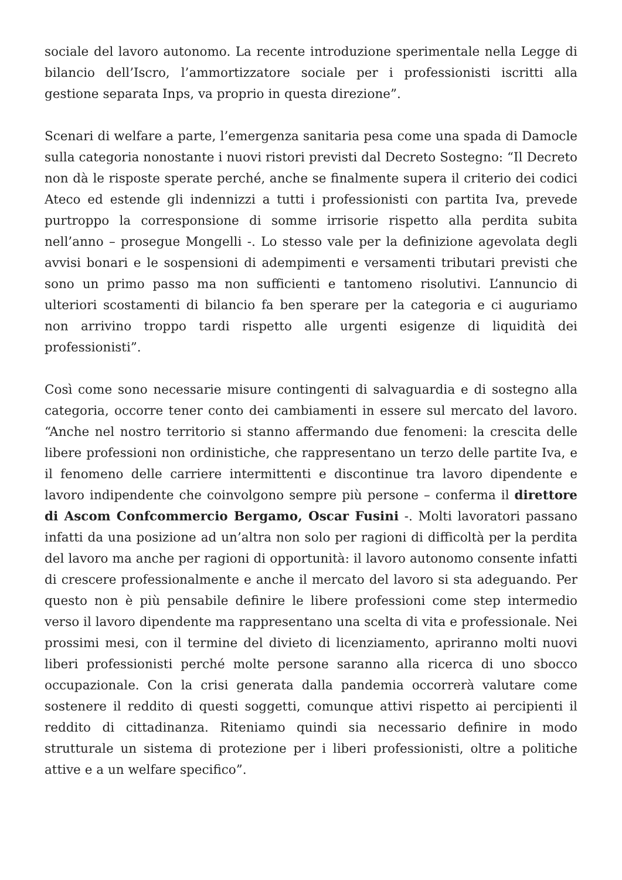sociale del lavoro autonomo. La recente introduzione sperimentale nella Legge di bilancio dell’Iscro, l’ammortizzatore sociale per i professionisti iscritti alla gestione separata Inps, va proprio in questa direzione”.
Scenari di welfare a parte, l’emergenza sanitaria pesa come una spada di Damocle sulla categoria nonostante i nuovi ristori previsti dal Decreto Sostegno: “Il Decreto non dà le risposte sperate perché, anche se finalmente supera il criterio dei codici Ateco ed estende gli indennizzi a tutti i professionisti con partita Iva, prevede purtroppo la corresponsione di somme irrisorie rispetto alla perdita subita nell’anno – prosegue Mongelli -. Lo stesso vale per la definizione agevolata degli avvisi bonari e le sospensioni di adempimenti e versamenti tributari previsti che sono un primo passo ma non sufficienti e tantomeno risolutivi. L’annuncio di ulteriori scostamenti di bilancio fa ben sperare per la categoria e ci auguriamo non arrivino troppo tardi rispetto alle urgenti esigenze di liquidità dei professionisti”.
Così come sono necessarie misure contingenti di salvaguardia e di sostegno alla categoria, occorre tener conto dei cambiamenti in essere sul mercato del lavoro. “Anche nel nostro territorio si stanno affermando due fenomeni: la crescita delle libere professioni non ordinistiche, che rappresentano un terzo delle partite Iva, e il fenomeno delle carriere intermittenti e discontinue tra lavoro dipendente e lavoro indipendente che coinvolgono sempre più persone – conferma il direttore di Ascom Confcommercio Bergamo, Oscar Fusini -. Molti lavoratori passano infatti da una posizione ad un’altra non solo per ragioni di difficoltà per la perdita del lavoro ma anche per ragioni di opportunità: il lavoro autonomo consente infatti di crescere professionalmente e anche il mercato del lavoro si sta adeguando. Per questo non è più pensabile definire le libere professioni come step intermedio verso il lavoro dipendente ma rappresentano una scelta di vita e professionale. Nei prossimi mesi, con il termine del divieto di licenziamento, apriranno molti nuovi liberi professionisti perché molte persone saranno alla ricerca di uno sbocco occupazionale. Con la crisi generata dalla pandemia occorrerà valutare come sostenere il reddito di questi soggetti, comunque attivi rispetto ai percipienti il reddito di cittadinanza. Riteniamo quindi sia necessario definire in modo strutturale un sistema di protezione per i liberi professionisti, oltre a politiche attive e a un welfare specifico”.